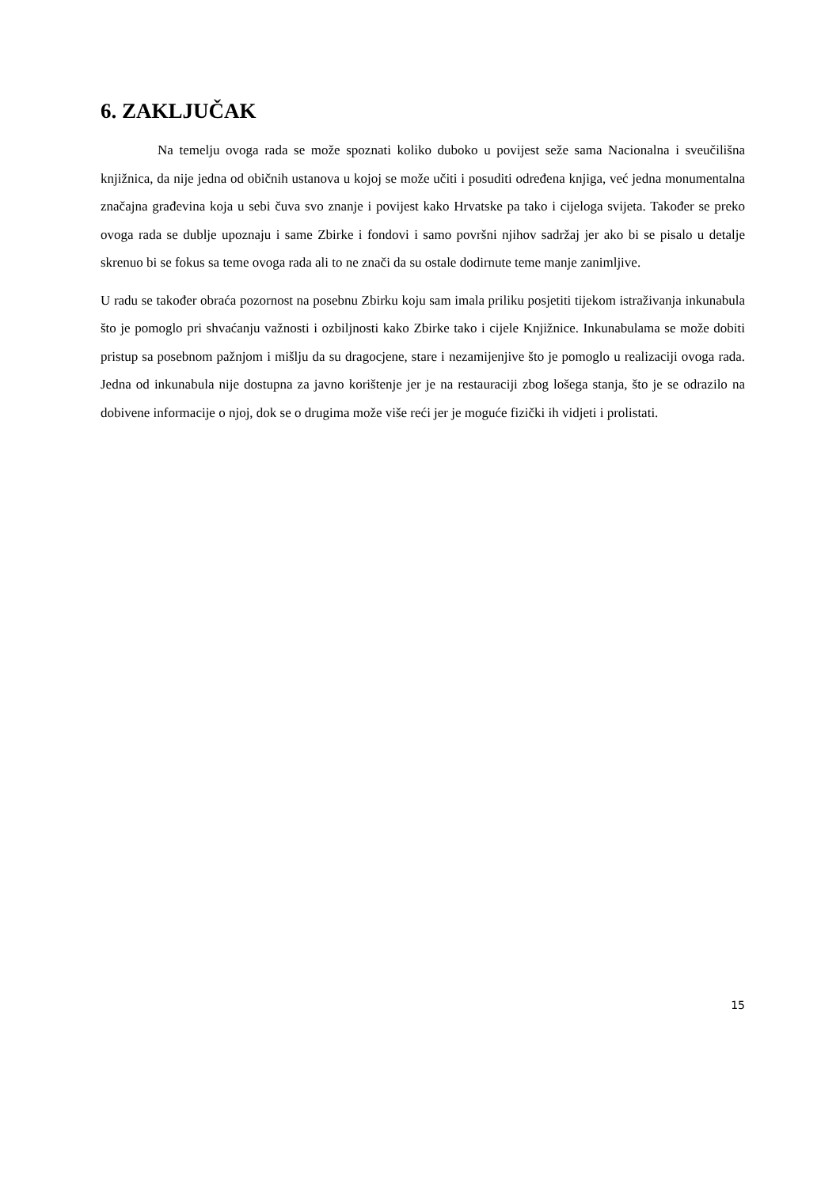6. ZAKLJUČAK
Na temelju ovoga rada se može spoznati koliko duboko u povijest seže sama Nacionalna i sveučilišna knjižnica, da nije jedna od običnih ustanova u kojoj se može učiti i posuditi određena knjiga, već jedna monumentalna značajna građevina koja u sebi čuva svo znanje i povijest kako Hrvatske pa tako i cijeloga svijeta. Također se preko ovoga rada se dublje upoznaju i same Zbirke i fondovi i samo površni njihov sadržaj jer ako bi se pisalo u detalje skrenuo bi se fokus sa teme ovoga rada ali to ne znači da su ostale dodirnute teme manje zanimljive.
U radu se također obraća pozornost na posebnu Zbirku koju sam imala priliku posjetiti tijekom istraživanja inkunabula što je pomoglo pri shvaćanju važnosti i ozbiljnosti kako Zbirke tako i cijele Knjižnice. Inkunabulama se može dobiti pristup sa posebnom pažnjom i mišlju da su dragocjene, stare i nezamijenjive što je pomoglo u realizaciji ovoga rada. Jedna od inkunabula nije dostupna za javno korištenje jer je na restauraciji zbog lošega stanja, što je se odrazilo na dobivene informacije o njoj, dok se o drugima može više reći jer je moguće fizički ih vidjeti i prolistati.
15